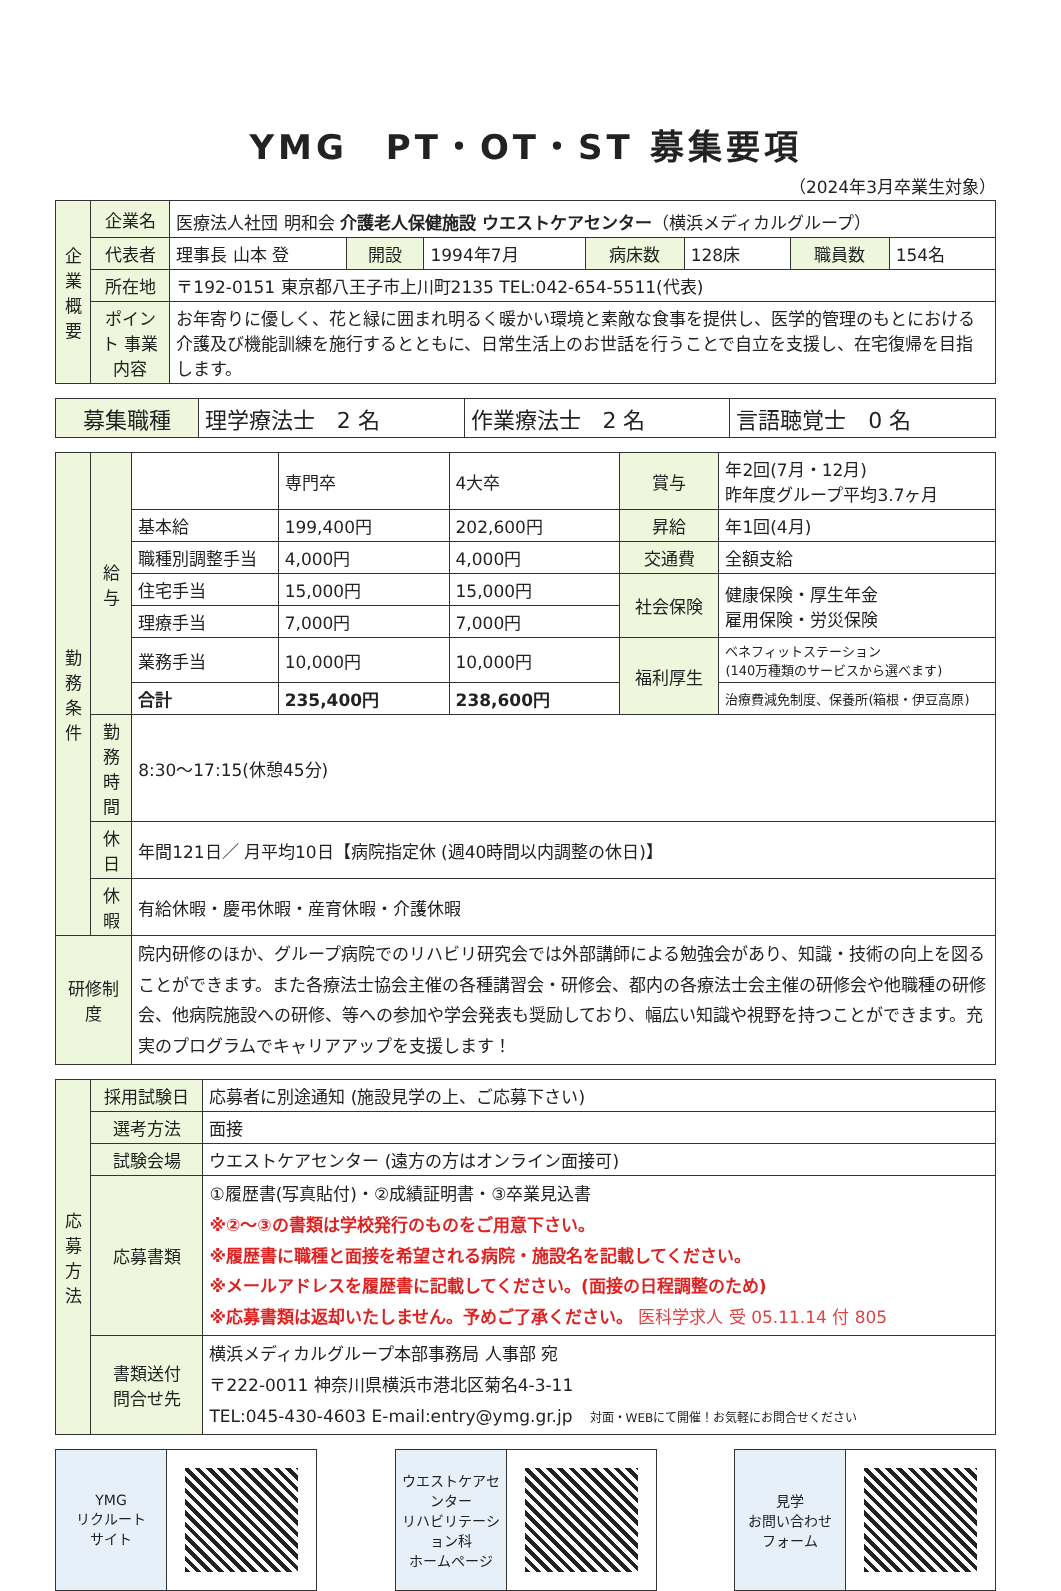YMG　PT・OT・ST 募集要項
（2024年3月卒業生対象）
| 企業概要 | 企業名 | 医療法人社団 明和会 介護老人保健施設 ウエストケアセンター （横浜メディカルグループ） | | | | | | |
| | 代表者 | 理事長 山本 登 | 開設 | 1994年7月 | 病床数 | 128床 | 職員数 | 154名 |
| | 所在地 | 〒192-0151 東京都八王子市上川町2135 TEL:042-654-5511(代表) | | | | | | |
| | ポイント 事業内容 | お年寄りに優しく、花と緑に囲まれ明るく暖かい環境と素敵な食事を提供し、医学的管理のもとにおける介護及び機能訓練を施行するとともに、日常生活上のお世話を行うことで自立を支援し、在宅復帰を目指します。 | | | | | | |
| 募集職種 | 理学療法士 2 名 | 作業療法士 2 名 | 言語聴覚士 0 名 |
| 勤務条件 | 給与 | | 専門卒 | 4大卒 | 賞与 | 年2回(7月・12月) 昨年度グループ平均3.7ヶ月 |
| | | 基本給 | 199,400円 | 202,600円 | 昇給 | 年1回(4月) |
| | | 職種別調整手当 | 4,000円 | 4,000円 | 交通費 | 全額支給 |
| | | 住宅手当 | 15,000円 | 15,000円 | 社会保険 | 健康保険・厚生年金 雇用保険・労災保険 |
| | | 理療手当 | 7,000円 | 7,000円 | | |
| | | 業務手当 | 10,000円 | 10,000円 | 福利厚生 | ベネフィットステーション (140万種類のサービスから選べます) |
| | | 合計 | 235,400円 | 238,600円 | | 治療費減免制度、保養所(箱根・伊豆高原) |
| | 勤務時間 | 8:30〜17:15(休憩45分) | | | | |
| | 休日 | 年間121日／ 月平均10日【病院指定休 (週40時間以内調整の休日)】 | | | | |
| | 休暇 | 有給休暇・慶弔休暇・産育休暇・介護休暇 | | | | |
| 研修制度 | | 院内研修のほか、グループ病院でのリハビリ研究会では外部講師による勉強会があり、知識・技術の向上を図ることができます。また各療法士協会主催の各種講習会・研修会、都内の各療法士会主催の研修会や他職種の研修会、他病院施設への研修、等への参加や学会発表も奨励しており、幅広い知識や視野を持つことができます。充実のプログラムでキャリアアップを支援します！ | | | | |
| 応募方法 | 採用試験日 | 応募者に別途通知 (施設見学の上、ご応募下さい) |
| | 選考方法 | 面接 |
| | 試験会場 | ウエストケアセンター (遠方の方はオンライン面接可) |
| | 応募書類 | ①履歴書(写真貼付)・②成績証明書・③卒業見込書 ※②〜③の書類は学校発行のものをご用意下さい。 ※履歴書に職種と面接を希望される病院・施設名を記載してください。 ※メールアドレスを履歴書に記載してください。(面接の日程調整のため) ※応募書類は返却いたしません。予めご了承ください。 医科学求人 受 05.11.14 付 805 |
| | 書類送付 問合せ先 | 横浜メディカルグループ本部事務局 人事部 宛 〒222-0011 神奈川県横浜市港北区菊名4-3-11 TEL:045-430-4603 E-mail:entry@ymg.gr.jp 対面・WEBにて開催！お気軽にお問合せください |
YMG
リクルート
サイト
ウエストケアセンター
リハビリテーション科
ホームページ
見学
お問い合わせ
フォーム